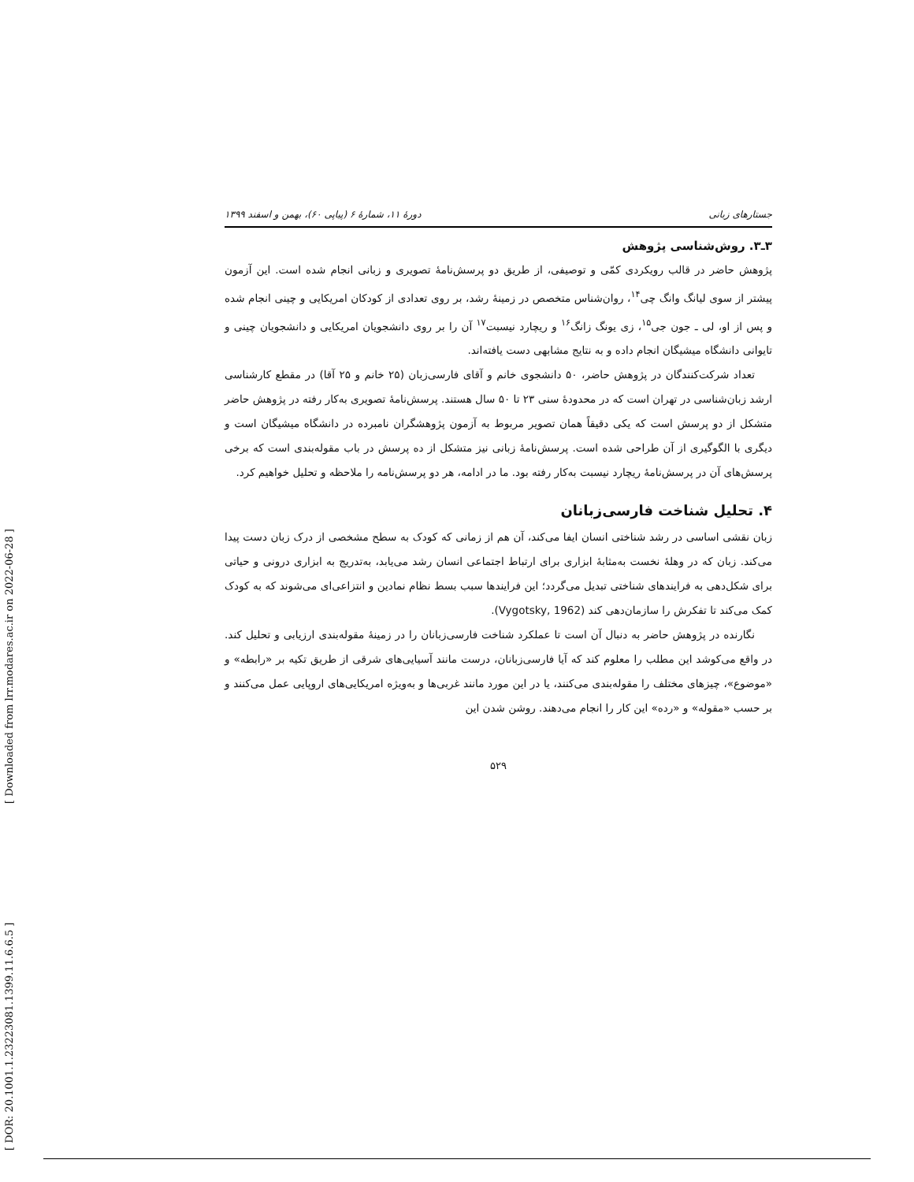[ Downloaded from lrr.modares.ac.ir on 2022-06-28 ]
[ DOR: 20.1001.1.23223081.1399.11.6.6.5 ]
جستارهای زبانی دورهٔ ۱۱، شمارهٔ ۶ (پیاپی ۶۰)، بهمن و اسفند ۱۳۹۹
۳ـ۳. روش‌شناسی پژوهش
پژوهش حاضر در قالب رویکردی کمّی و توصیفی، از طریق دو پرسش‌نامهٔ تصویری و زبانی انجام شده است. این آزمون پیشتر از سوی لیانگ وانگ چی<sup>۱۴</sup>، روان‌شناس متخصص در زمینهٔ رشد، بر روی تعدادی از کودکان امریکایی و چینی انجام شده و پس از او، لی ـ جون جی<sup>۱۵</sup>، زی یونگ زانگ<sup>۱۶</sup> و ریچارد نیسبت<sup>۱۷</sup> آن را بر روی دانشجویان امریکایی و دانشجویان چینی و تایوانی دانشگاه میشیگان انجام داده و به نتایج مشابهی دست یافته‌اند.
تعداد شرکت‌کنندگان در پژوهش حاضر، ۵۰ دانشجوی خانم و آقای فارسی‌زبان (۲۵ خانم و ۲۵ آقا) در مقطع کارشناسی ارشد زبان‌شناسی در تهران است که در محدودهٔ سنی ۲۳ تا ۵۰ سال هستند. پرسش‌نامهٔ تصویری به‌کار رفته در پژوهش حاضر متشکل از دو پرسش است که یکی دقیقاً همان تصویر مربوط به آزمون پژوهشگران نامبرده در دانشگاه میشیگان است و دیگری با الگوگیری از آن طراحی شده است. پرسش‌نامهٔ زبانی نیز متشکل از ده پرسش در باب مقوله‌بندی است که برخی پرسش‌های آن در پرسش‌نامهٔ ریچارد نیسبت به‌کار رفته بود. ما در ادامه، هر دو پرسش‌نامه را ملاحظه و تحلیل خواهیم کرد.
۴. تحلیل شناخت فارسی‌زبانان
زبان نقشی اساسی در رشد شناختی انسان ایفا می‌کند، آن هم از زمانی که کودک به سطح مشخصی از درک زبان دست پیدا می‌کند. زبان که در وهلهٔ نخست به‌مثابهٔ ابزاری برای ارتباط اجتماعی انسان رشد می‌یابد، به‌تدریج به ابزاری درونی و حیاتی برای شکل‌دهی به فرایندهای شناختی تبدیل می‌گردد؛ این فرایندها سبب بسط نظام نمادین و انتزاعی‌ای می‌شوند که به کودک کمک می‌کند تا تفکرش را سازمان‌دهی کند (Vygotsky, 1962).
نگارنده در پژوهش حاضر به دنبال آن است تا عملکرد شناخت فارسی‌زبانان را در زمینهٔ مقوله‌بندی ارزیابی و تحلیل کند. در واقع می‌کوشد این مطلب را معلوم کند که آیا فارسی‌زبانان، درست مانند آسیایی‌های شرقی از طریق تکیه بر «رابطه» و «موضوع»، چیزهای مختلف را مقوله‌بندی می‌کنند، یا در این مورد مانند غربی‌ها و به‌ویژه امریکایی‌های اروپایی عمل می‌کنند و بر حسب «مقوله» و «رده» این کار را انجام می‌دهند. روشن شدن این
۵۲۹